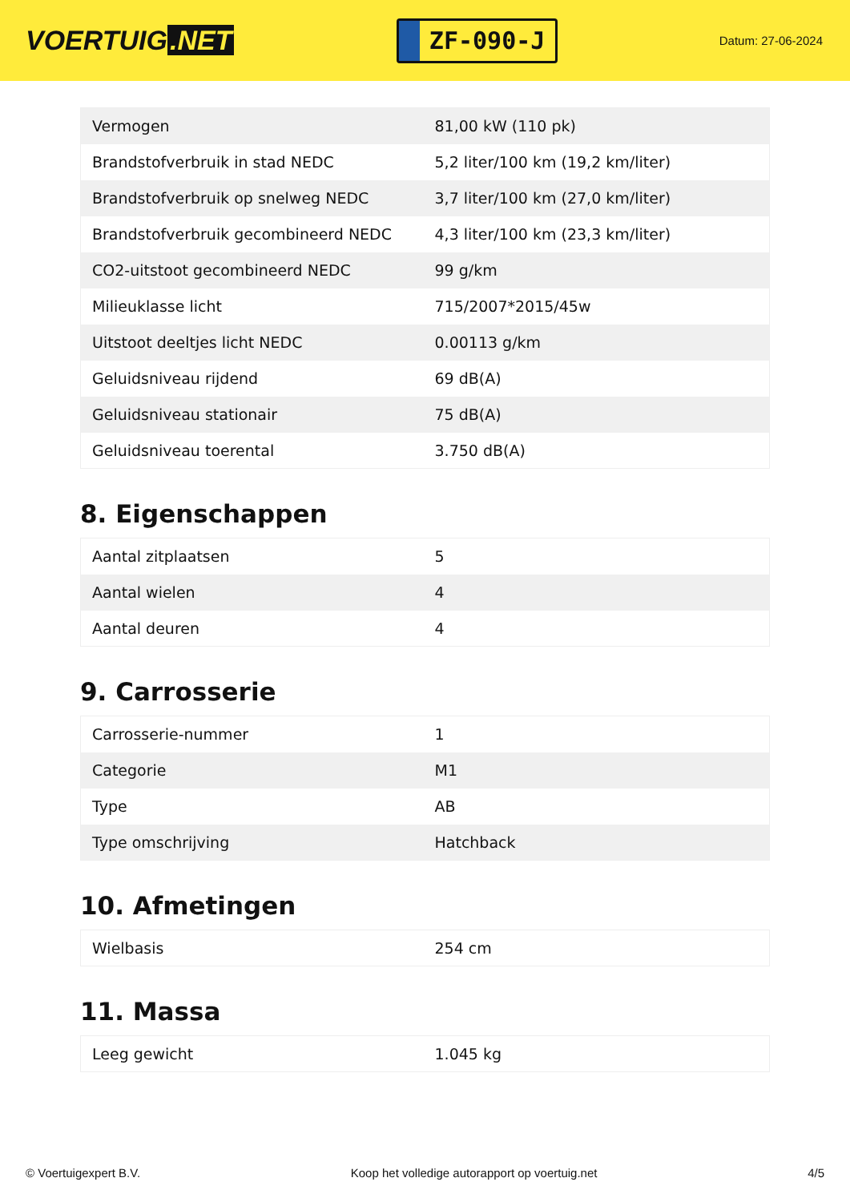VOERTUIG.NET
ZF-090-J
Datum: 27-06-2024
| Vermogen | 81,00 kW (110 pk) |
| Brandstofverbruik in stad NEDC | 5,2 liter/100 km (19,2 km/liter) |
| Brandstofverbruik op snelweg NEDC | 3,7 liter/100 km (27,0 km/liter) |
| Brandstofverbruik gecombineerd NEDC | 4,3 liter/100 km (23,3 km/liter) |
| CO2-uitstoot gecombineerd NEDC | 99 g/km |
| Milieuklasse licht | 715/2007*2015/45w |
| Uitstoot deeltjes licht NEDC | 0.00113 g/km |
| Geluidsniveau rijdend | 69 dB(A) |
| Geluidsniveau stationair | 75 dB(A) |
| Geluidsniveau toerental | 3.750 dB(A) |
8. Eigenschappen
| Aantal zitplaatsen | 5 |
| Aantal wielen | 4 |
| Aantal deuren | 4 |
9. Carrosserie
| Carrosserie-nummer | 1 |
| Categorie | M1 |
| Type | AB |
| Type omschrijving | Hatchback |
10. Afmetingen
| Wielbasis | 254 cm |
11. Massa
| Leeg gewicht | 1.045 kg |
© Voertuigexpert B.V. Koop het volledige autorapport op voertuig.net 4/5